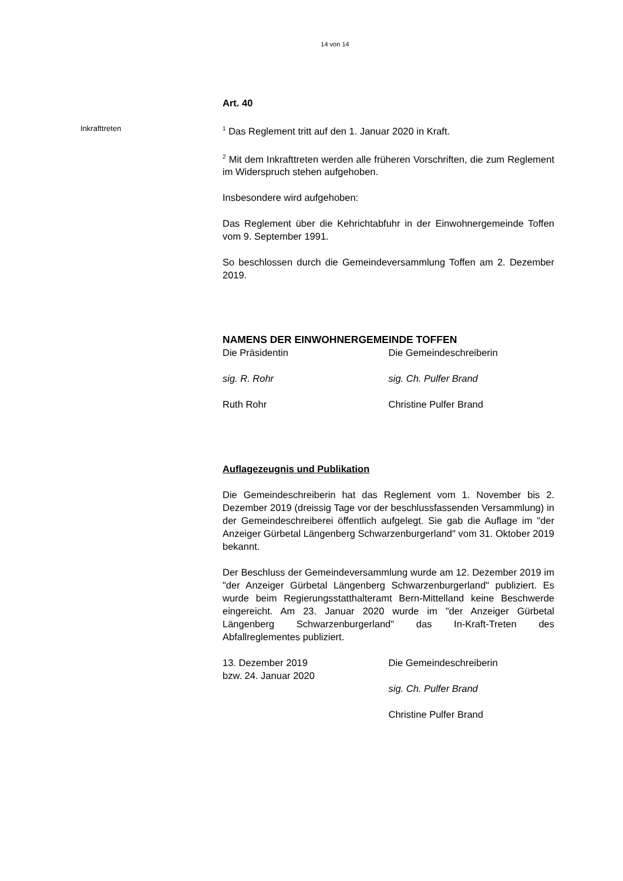14 von 14
Art. 40
Inkrafttreten
<sup>1</sup> Das Reglement tritt auf den 1. Januar 2020 in Kraft.
<sup>2</sup> Mit dem Inkrafttreten werden alle früheren Vorschriften, die zum Reglement im Widerspruch stehen aufgehoben.
Insbesondere wird aufgehoben:
Das Reglement über die Kehrichtabfuhr in der Einwohnergemeinde Toffen vom 9. September 1991.
So beschlossen durch die Gemeindeversammlung Toffen am 2. Dezember 2019.
NAMENS DER EINWOHNERGEMEINDE TOFFEN
Die Präsidentin Die Gemeindeschreiberin
sig. R. Rohr sig. Ch. Pulfer Brand
Ruth Rohr Christine Pulfer Brand
Auflagezeugnis und Publikation
Die Gemeindeschreiberin hat das Reglement vom 1. November bis 2. Dezember 2019 (dreissig Tage vor der beschlussfassenden Versammlung) in der Gemeindeschreiberei öffentlich aufgelegt. Sie gab die Auflage im "der Anzeiger Gürbetal Längenberg Schwarzenburgerland" vom 31. Oktober 2019 bekannt.
Der Beschluss der Gemeindeversammlung wurde am 12. Dezember 2019 im "der Anzeiger Gürbetal Längenberg Schwarzenburgerland" publiziert. Es wurde beim Regierungsstatthalteramt Bern-Mittelland keine Beschwerde eingereicht. Am 23. Januar 2020 wurde im "der Anzeiger Gürbetal Längenberg Schwarzenburgerland" das In-Kraft-Treten des Abfallreglementes publiziert.
13. Dezember 2019
bzw. 24. Januar 2020
Die Gemeindeschreiberin
sig. Ch. Pulfer Brand
Christine Pulfer Brand